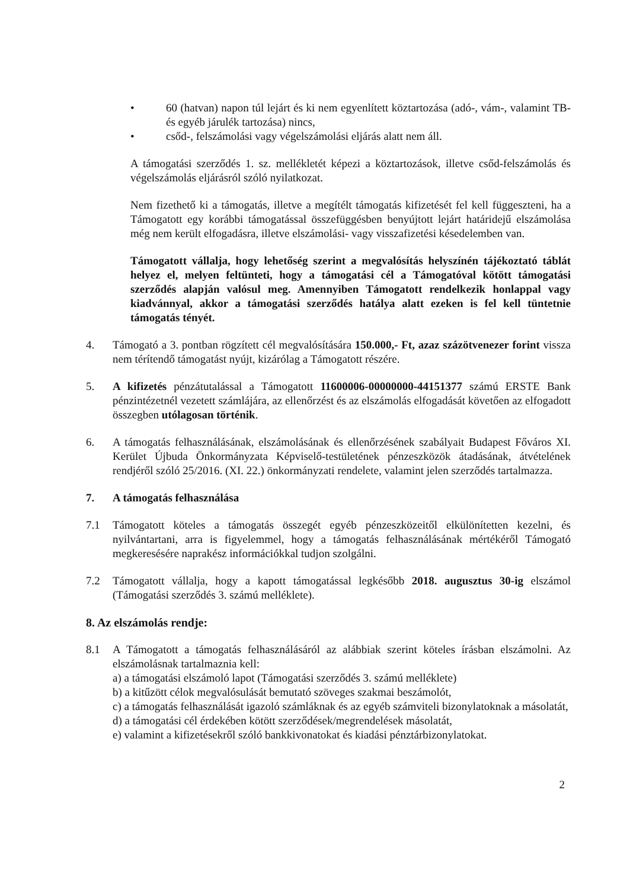• 60 (hatvan) napon túl lejárt és ki nem egyenlített köztartozása (adó-, vám-, valamint TB- és egyéb járulék tartozása) nincs,
• csőd-, felszámolási vagy végelszámolási eljárás alatt nem áll.
A támogatási szerződés 1. sz. mellékletét képezi a köztartozások, illetve csőd-felszámolás és végelszámolás eljárásról szóló nyilatkozat.
Nem fizethető ki a támogatás, illetve a megítélt támogatás kifizetését fel kell függeszteni, ha a Támogatott egy korábbi támogatással összefüggésben benyújtott lejárt határidejű elszámolása még nem került elfogadásra, illetve elszámolási- vagy visszafizetési késedelemben van.
Támogatott vállalja, hogy lehetőség szerint a megvalósítás helyszínén tájékoztató táblát helyez el, melyen feltünteti, hogy a támogatási cél a Támogatóval kötött támogatási szerződés alapján valósul meg. Amennyiben Támogatott rendelkezik honlappal vagy kiadvánnyal, akkor a támogatási szerződés hatálya alatt ezeken is fel kell tüntetnie támogatás tényét.
4. Támogató a 3. pontban rögzített cél megvalósítására 150.000,- Ft, azaz százötvenezer forint vissza nem térítendő támogatást nyújt, kizárólag a Támogatott részére.
5. A kifizetés pénzátutalással a Támogatott 11600006-00000000-44151377 számú ERSTE Bank pénzintézetnél vezetett számlájára, az ellenőrzést és az elszámolás elfogadását követően az elfogadott összegben utólagosan történik.
6. A támogatás felhasználásának, elszámolásának és ellenőrzésének szabályait Budapest Főváros XI. Kerület Újbuda Önkormányzata Képviselő-testületének pénzeszközök átadásának, átvételének rendjéről szóló 25/2016. (XI. 22.) önkormányzati rendelete, valamint jelen szerződés tartalmazza.
7. A támogatás felhasználása
7.1 Támogatott köteles a támogatás összegét egyéb pénzeszközeitől elkülönítetten kezelni, és nyilvántartani, arra is figyelemmel, hogy a támogatás felhasználásának mértékéről Támogató megkeresésére naprakész információkkal tudjon szolgálni.
7.2 Támogatott vállalja, hogy a kapott támogatással legkésőbb 2018. augusztus 30-ig elszámol (Támogatási szerződés 3. számú melléklete).
8. Az elszámolás rendje:
8.1 A Támogatott a támogatás felhasználásáról az alábbiak szerint köteles írásban elszámolni. Az elszámolásnak tartalmaznia kell:
a) a támogatási elszámoló lapot (Támogatási szerződés 3. számú melléklete)
b) a kitűzött célok megvalósulását bemutató szöveges szakmai beszámolót,
c) a támogatás felhasználását igazoló számláknak és az egyéb számviteli bizonylatoknak a másolatát,
d) a támogatási cél érdekében kötött szerződések/megrendelések másolatát,
e) valamint a kifizetésekről szóló bankkivonatokat és kiadási pénztárbizonylatokat.
2